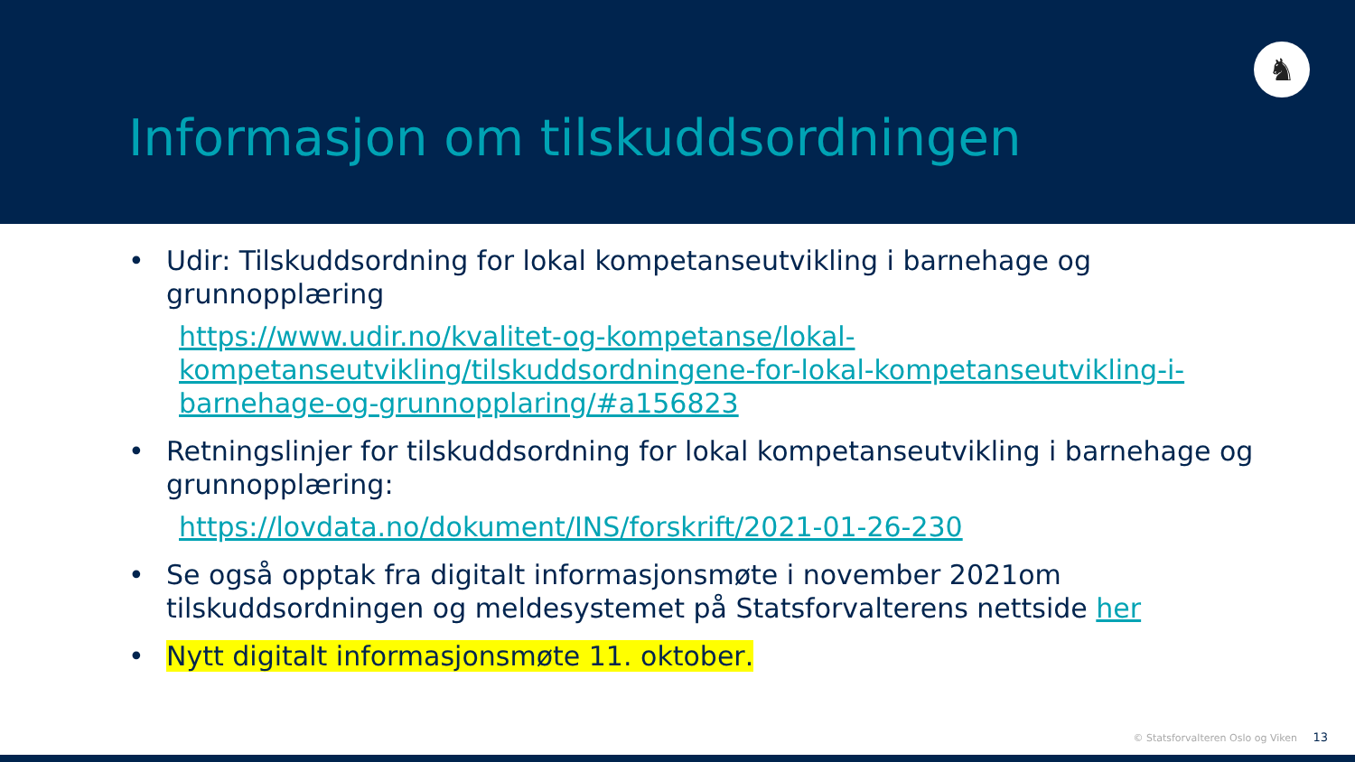♞
Informasjon om tilskuddsordningen
• Udir: Tilskuddsordning for lokal kompetanseutvikling i barnehage og grunnopplæring
https://www.udir.no/kvalitet-og-kompetanse/lokal-kompetanseutvikling/tilskuddsordningene-for-lokal-kompetanseutvikling-i-barnehage-og-grunnopplaring/#a156823
• Retningslinjer for tilskuddsordning for lokal kompetanseutvikling i barnehage og grunnopplæring:
https://lovdata.no/dokument/INS/forskrift/2021-01-26-230
• Se også opptak fra digitalt informasjonsmøte i november 2021om tilskuddsordningen og meldesystemet på Statsforvalterens nettside her
• Nytt digitalt informasjonsmøte 11. oktober.
© Statsforvalteren Oslo og Viken 13